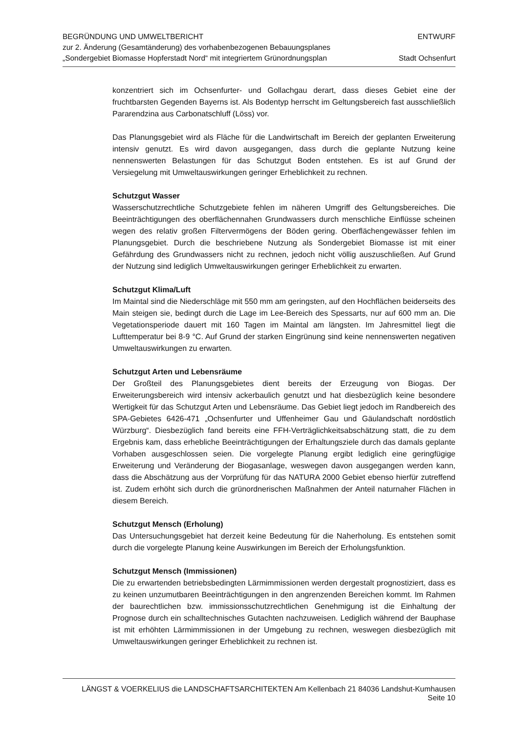BEGRÜNDUNG UND UMWELTBERICHT
zur 2. Änderung (Gesamtänderung) des vorhabenbezogenen Bebauungsplanes
„Sondergebiet Biomasse Hopferstadt Nord“ mit integriertem Grünordnungsplan
ENTWURF
Stadt Ochsenfurt
konzentriert sich im Ochsenfurter- und Gollachgau derart, dass dieses Gebiet eine der fruchtbarsten Gegenden Bayerns ist. Als Bodentyp herrscht im Geltungsbereich fast ausschließlich Pararendzina aus Carbonatschluff (Löss) vor.
Das Planungsgebiet wird als Fläche für die Landwirtschaft im Bereich der geplanten Erweiterung intensiv genutzt. Es wird davon ausgegangen, dass durch die geplante Nutzung keine nennenswerten Belastungen für das Schutzgut Boden entstehen. Es ist auf Grund der Versiegelung mit Umweltauswirkungen geringer Erheblichkeit zu rechnen.
Schutzgut Wasser
Wasserschutzrechtliche Schutzgebiete fehlen im näheren Umgriff des Geltungsbereiches. Die Beeinträchtigungen des oberflächennahen Grundwassers durch menschliche Einflüsse scheinen wegen des relativ großen Filtervermögens der Böden gering. Oberflächengewässer fehlen im Planungsgebiet. Durch die beschriebene Nutzung als Sondergebiet Biomasse ist mit einer Gefährdung des Grundwassers nicht zu rechnen, jedoch nicht völlig auszuschließen. Auf Grund der Nutzung sind lediglich Umweltauswirkungen geringer Erheblichkeit zu erwarten.
Schutzgut Klima/Luft
Im Maintal sind die Niederschläge mit 550 mm am geringsten, auf den Hochflächen beiderseits des Main steigen sie, bedingt durch die Lage im Lee-Bereich des Spessarts, nur auf 600 mm an. Die Vegetationsperiode dauert mit 160 Tagen im Maintal am längsten. Im Jahresmittel liegt die Lufttemperatur bei 8-9 °C. Auf Grund der starken Eingrünung sind keine nennenswerten negativen Umweltauswirkungen zu erwarten.
Schutzgut Arten und Lebensräume
Der Großteil des Planungsgebietes dient bereits der Erzeugung von Biogas. Der Erweiterungsbereich wird intensiv ackerbaulich genutzt und hat diesbezüglich keine besondere Wertigkeit für das Schutzgut Arten und Lebensräume. Das Gebiet liegt jedoch im Randbereich des SPA-Gebietes 6426-471 „Ochsenfurter und Uffenheimer Gau und Gäulandschaft nordöstlich Würzburg“. Diesbezüglich fand bereits eine FFH-Verträglichkeitsabschätzung statt, die zu dem Ergebnis kam, dass erhebliche Beeinträchtigungen der Erhaltungsziele durch das damals geplante Vorhaben ausgeschlossen seien. Die vorgelegte Planung ergibt lediglich eine geringfügige Erweiterung und Veränderung der Biogasanlage, weswegen davon ausgegangen werden kann, dass die Abschätzung aus der Vorprüfung für das NATURA 2000 Gebiet ebenso hierfür zutreffend ist. Zudem erhöht sich durch die grünordnerischen Maßnahmen der Anteil naturnaher Flächen in diesem Bereich.
Schutzgut Mensch (Erholung)
Das Untersuchungsgebiet hat derzeit keine Bedeutung für die Naherholung. Es entstehen somit durch die vorgelegte Planung keine Auswirkungen im Bereich der Erholungsfunktion.
Schutzgut Mensch (Immissionen)
Die zu erwartenden betriebsbedingten Lärmimmissionen werden dergestalt prognostiziert, dass es zu keinen unzumutbaren Beeinträchtigungen in den angrenzenden Bereichen kommt. Im Rahmen der baurechtlichen bzw. immissionsschutzrechtlichen Genehmigung ist die Einhaltung der Prognose durch ein schalltechnisches Gutachten nachzuweisen. Lediglich während der Bauphase ist mit erhöhten Lärmimmissionen in der Umgebung zu rechnen, weswegen diesbezüglich mit Umweltauswirkungen geringer Erheblichkeit zu rechnen ist.
LÄNGST & VOERKELIUS die LANDSCHAFTSARCHITEKTEN Am Kellenbach 21 84036 Landshut-Kumhausen Seite 10